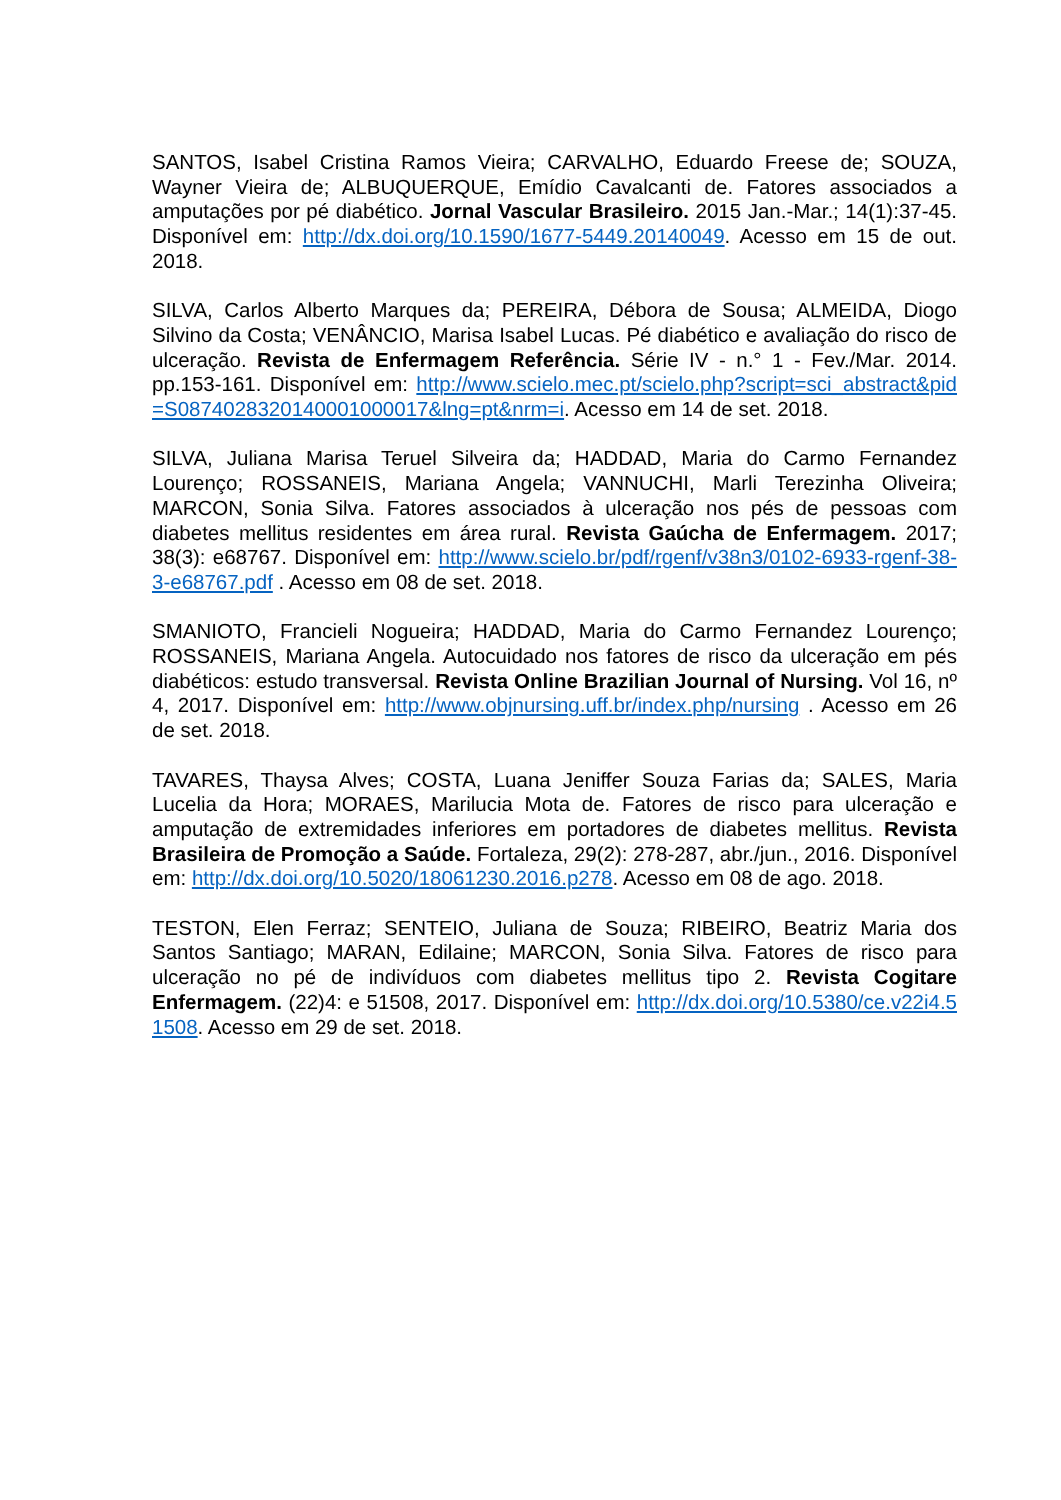SANTOS, Isabel Cristina Ramos Vieira; CARVALHO, Eduardo Freese de; SOUZA, Wayner Vieira de; ALBUQUERQUE, Emídio Cavalcanti de. Fatores associados a amputações por pé diabético. Jornal Vascular Brasileiro. 2015 Jan.-Mar.; 14(1):37-45. Disponível em: http://dx.doi.org/10.1590/1677-5449.20140049. Acesso em 15 de out. 2018.
SILVA, Carlos Alberto Marques da; PEREIRA, Débora de Sousa; ALMEIDA, Diogo Silvino da Costa; VENÂNCIO, Marisa Isabel Lucas. Pé diabético e avaliação do risco de ulceração. Revista de Enfermagem Referência. Série IV - n.° 1 - Fev./Mar. 2014. pp.153-161. Disponível em: http://www.scielo.mec.pt/scielo.php?script=sci_abstract&pid=S0874028320140001000017&lng=pt&nrm=i. Acesso em 14 de set. 2018.
SILVA, Juliana Marisa Teruel Silveira da; HADDAD, Maria do Carmo Fernandez Lourenço; ROSSANEIS, Mariana Angela; VANNUCHI, Marli Terezinha Oliveira; MARCON, Sonia Silva. Fatores associados à ulceração nos pés de pessoas com diabetes mellitus residentes em área rural. Revista Gaúcha de Enfermagem. 2017; 38(3): e68767. Disponível em: http://www.scielo.br/pdf/rgenf/v38n3/0102-6933-rgenf-38-3-e68767.pdf . Acesso em 08 de set. 2018.
SMANIOTO, Francieli Nogueira; HADDAD, Maria do Carmo Fernandez Lourenço; ROSSANEIS, Mariana Angela. Autocuidado nos fatores de risco da ulceração em pés diabéticos: estudo transversal. Revista Online Brazilian Journal of Nursing. Vol 16, nº 4, 2017. Disponível em: http://www.objnursing.uff.br/index.php/nursing . Acesso em 26 de set. 2018.
TAVARES, Thaysa Alves; COSTA, Luana Jeniffer Souza Farias da; SALES, Maria Lucelia da Hora; MORAES, Marilucia Mota de. Fatores de risco para ulceração e amputação de extremidades inferiores em portadores de diabetes mellitus. Revista Brasileira de Promoção a Saúde. Fortaleza, 29(2): 278-287, abr./jun., 2016. Disponível em: http://dx.doi.org/10.5020/18061230.2016.p278. Acesso em 08 de ago. 2018.
TESTON, Elen Ferraz; SENTEIO, Juliana de Souza; RIBEIRO, Beatriz Maria dos Santos Santiago; MARAN, Edilaine; MARCON, Sonia Silva. Fatores de risco para ulceração no pé de indivíduos com diabetes mellitus tipo 2. Revista Cogitare Enfermagem. (22)4: e 51508, 2017. Disponível em: http://dx.doi.org/10.5380/ce.v22i4.51508. Acesso em 29 de set. 2018.